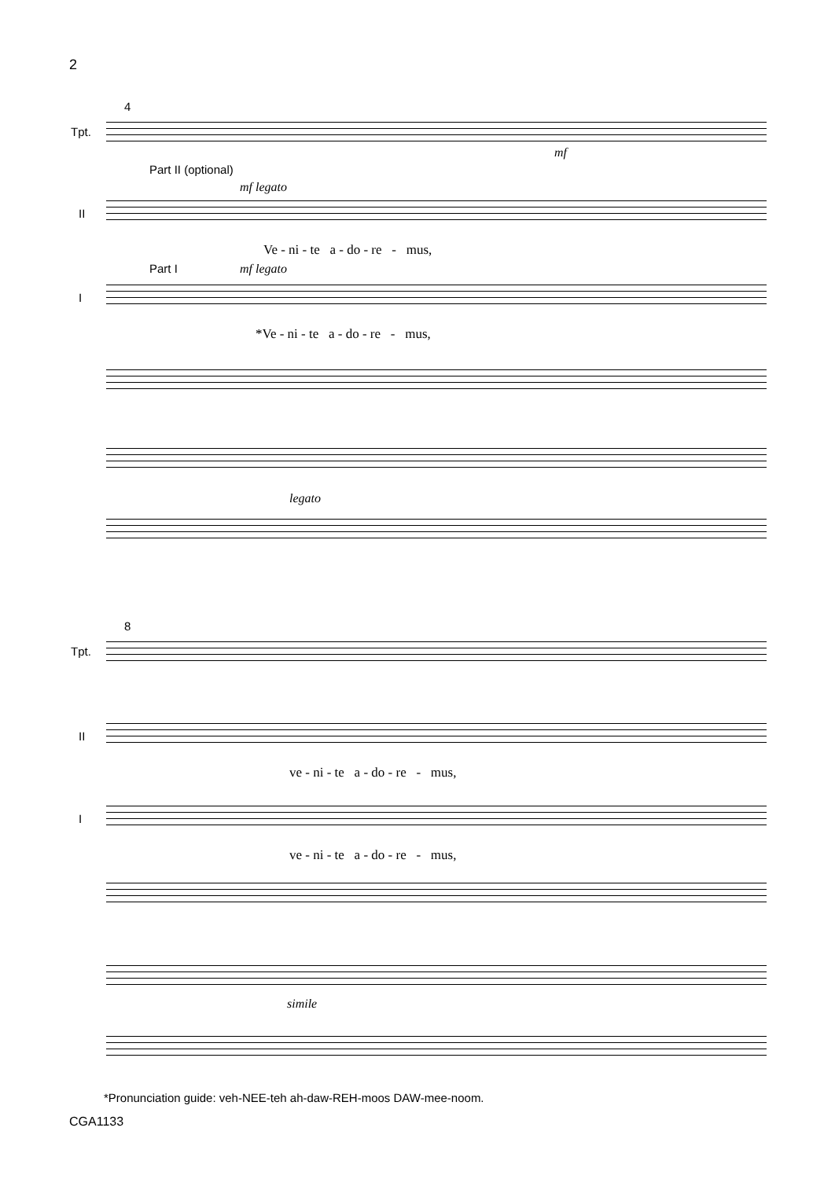2
4
Tpt.
mf
Part II (optional)
mf legato
II
Ve - ni - te a - do - re - mus,
Part I mf legato
I
*Ve - ni - te a - do - re - mus,
legato
8
Tpt.
II
ve - ni - te a - do - re - mus,
I
ve - ni - te a - do - re - mus,
simile
*Pronunciation guide: veh-NEE-teh ah-daw-REH-moos DAW-mee-noom.
CGA1133